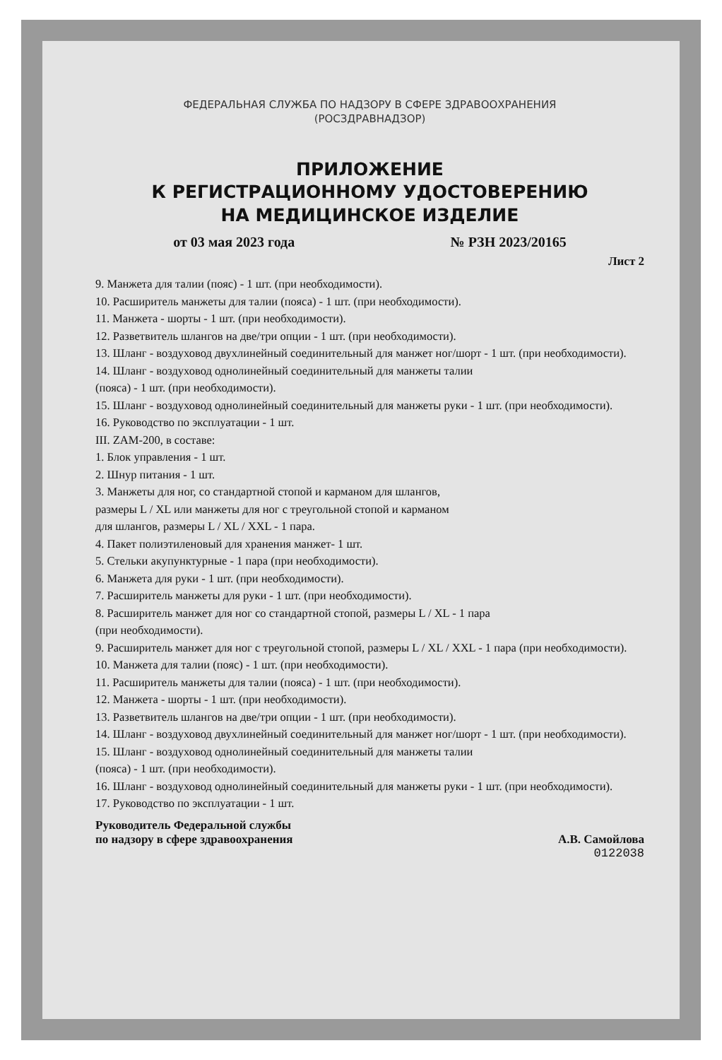ФЕДЕРАЛЬНАЯ СЛУЖБА ПО НАДЗОРУ В СФЕРЕ ЗДРАВООХРАНЕНИЯ
(РОСЗДРАВНАДЗОР)
ПРИЛОЖЕНИЕ
К РЕГИСТРАЦИОННОМУ УДОСТОВЕРЕНИЮ
НА МЕДИЦИНСКОЕ ИЗДЕЛИЕ
от 03 мая 2023 года № РЗН 2023/20165
Лист 2
9. Манжета для талии (пояс) - 1 шт. (при необходимости).
10. Расширитель манжеты для талии (пояса) - 1 шт. (при необходимости).
11. Манжета - шорты - 1 шт. (при необходимости).
12. Разветвитель шлангов на две/три опции - 1 шт. (при необходимости).
13. Шланг - воздуховод двухлинейный соединительный для манжет ног/шорт - 1 шт. (при необходимости).
14. Шланг - воздуховод однолинейный соединительный для манжеты талии
(пояса) - 1 шт. (при необходимости).
15. Шланг - воздуховод однолинейный соединительный для манжеты руки - 1 шт. (при необходимости).
16. Руководство по эксплуатации - 1 шт.
III. ZAM-200, в составе:
1. Блок управления - 1 шт.
2. Шнур питания - 1 шт.
3. Манжеты для ног, со стандартной стопой и карманом для шлангов,
размеры L / XL или манжеты для ног с треугольной стопой и карманом
для шлангов, размеры L / XL / XXL - 1 пара.
4. Пакет полиэтиленовый для хранения манжет- 1 шт.
5. Стельки акупунктурные - 1 пара (при необходимости).
6. Манжета для руки - 1 шт. (при необходимости).
7. Расширитель манжеты для руки - 1 шт. (при необходимости).
8. Расширитель манжет для ног со стандартной стопой, размеры L / XL - 1 пара
(при необходимости).
9. Расширитель манжет для ног с треугольной стопой, размеры L / XL / XXL - 1 пара (при необходимости).
10. Манжета для талии (пояс) - 1 шт. (при необходимости).
11. Расширитель манжеты для талии (пояса) - 1 шт. (при необходимости).
12. Манжета - шорты - 1 шт. (при необходимости).
13. Разветвитель шлангов на две/три опции - 1 шт. (при необходимости).
14. Шланг - воздуховод двухлинейный соединительный для манжет ног/шорт - 1 шт. (при необходимости).
15. Шланг - воздуховод однолинейный соединительный для манжеты талии
(пояса) - 1 шт. (при необходимости).
16. Шланг - воздуховод однолинейный соединительный для манжеты руки - 1 шт. (при необходимости).
17. Руководство по эксплуатации - 1 шт.
Руководитель Федеральной службы
по надзору в сфере здравоохранения А.В. Самойлова
0122038